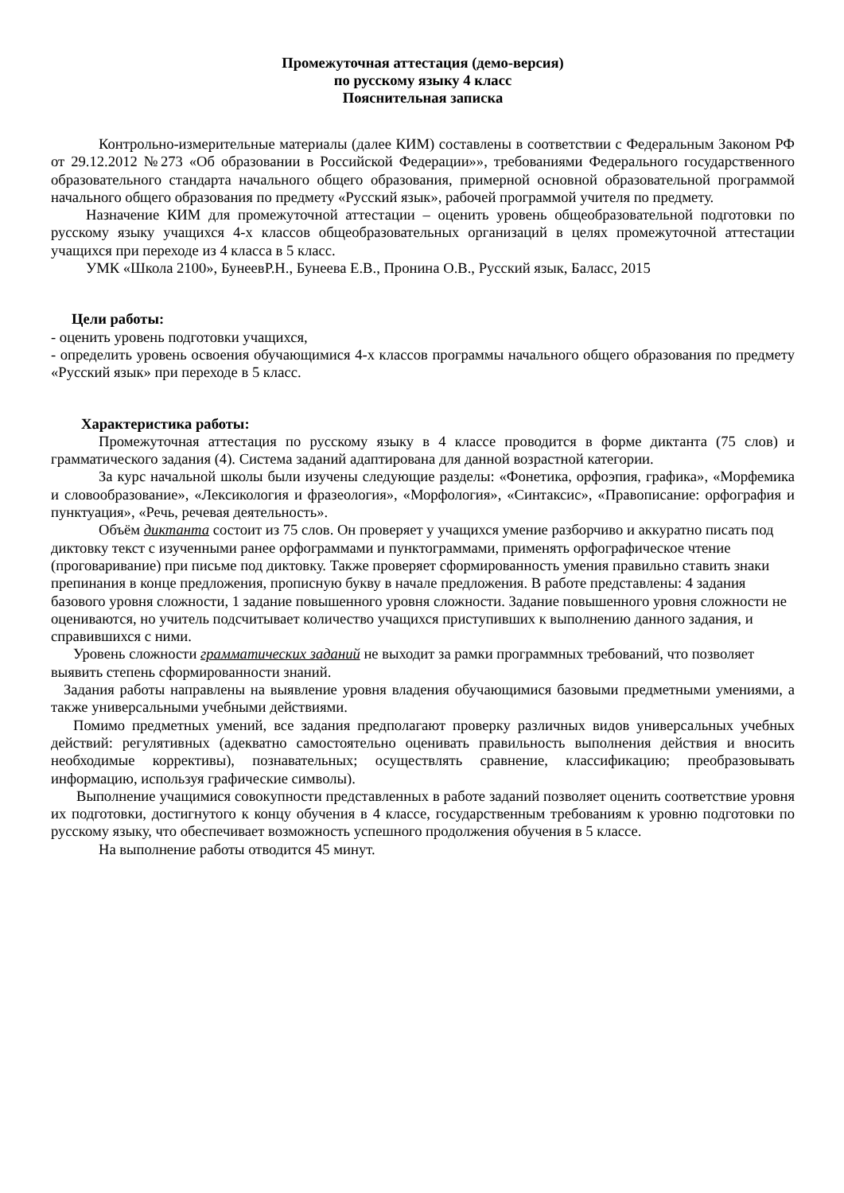Промежуточная аттестация (демо-версия)
по русскому языку 4 класс
Пояснительная записка
Контрольно-измерительные материалы (далее КИМ) составлены в соответствии с Федеральным Законом РФ от 29.12.2012 №273 «Об образовании в Российской Федерации»», требованиями Федерального государственного образовательного стандарта начального общего образования, примерной основной образовательной программой начального общего образования по предмету «Русский язык», рабочей программой учителя по предмету.
Назначение КИМ для промежуточной аттестации – оценить уровень общеобразовательной подготовки по русскому языку учащихся 4-х классов общеобразовательных организаций в целях промежуточной аттестации учащихся при переходе из 4 класса в 5 класс.
УМК «Школа 2100», БунеевР.Н., Бунеева Е.В., Пронина О.В., Русский язык, Баласс, 2015
Цели работы:
- оценить уровень подготовки учащихся,
- определить уровень освоения обучающимися 4-х классов программы начального общего образования по предмету «Русский язык» при переходе в 5 класс.
Характеристика работы:
Промежуточная аттестация по русскому языку в 4 классе проводится в форме диктанта (75 слов) и грамматического задания (4). Система заданий адаптирована для данной возрастной категории.
За курс начальной школы были изучены следующие разделы: «Фонетика, орфоэпия, графика», «Морфемика и словообразование», «Лексикология и фразеология», «Морфология», «Синтаксис», «Правописание: орфография и пунктуация», «Речь, речевая деятельность».
Объём диктанта состоит из 75 слов. Он проверяет у учащихся умение разборчиво и аккуратно писать под диктовку текст с изученными ранее орфограммами и пунктограммами, применять орфографическое чтение (проговаривание) при письме под диктовку. Также проверяет сформированность умения правильно ставить знаки препинания в конце предложения, прописную букву в начале предложения. В работе представлены: 4 задания базового уровня сложности, 1 задание повышенного уровня сложности. Задание повышенного уровня сложности не оцениваются, но учитель подсчитывает количество учащихся приступивших к выполнению данного задания, и справившихся с ними.
Уровень сложности грамматических заданий не выходит за рамки программных требований, что позволяет выявить степень сформированности знаний.
Задания работы направлены на выявление уровня владения обучающимися базовыми предметными умениями, а также универсальными учебными действиями.
Помимо предметных умений, все задания предполагают проверку различных видов универсальных учебных действий: регулятивных (адекватно самостоятельно оценивать правильность выполнения действия и вносить необходимые коррективы), познавательных; осуществлять сравнение, классификацию; преобразовывать информацию, используя графические символы).
Выполнение учащимися совокупности представленных в работе заданий позволяет оценить соответствие уровня их подготовки, достигнутого к концу обучения в 4 классе, государственным требованиям к уровню подготовки по русскому языку, что обеспечивает возможность успешного продолжения обучения в 5 классе.
На выполнение работы отводится 45 минут.